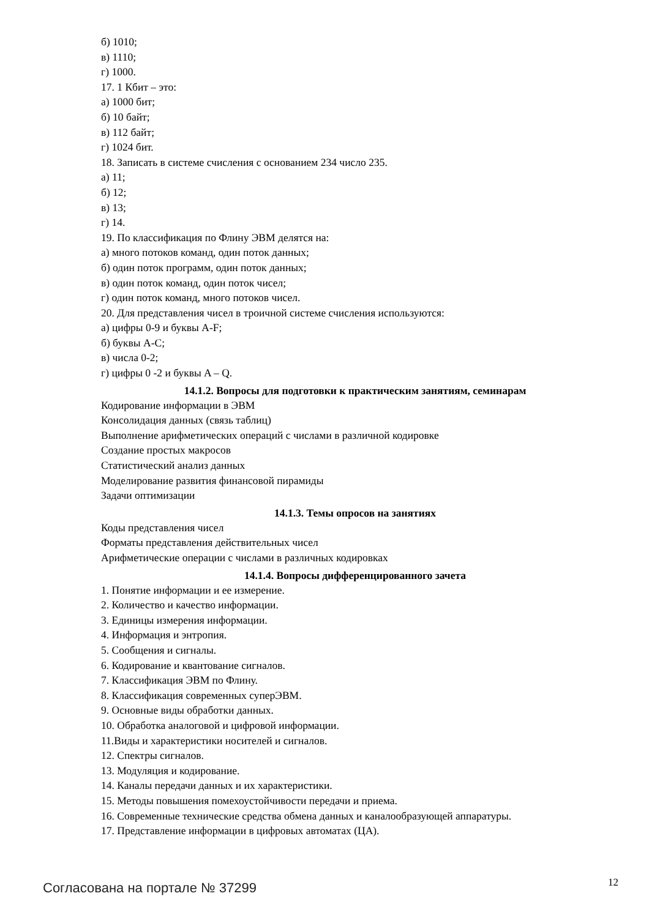б) 1010;
в) 1110;
г) 1000.
17. 1 Кбит – это:
а) 1000 бит;
б) 10 байт;
в) 112 байт;
г) 1024 бит.
18. Записать в системе счисления с основанием 234 число 235.
а) 11;
б) 12;
в) 13;
г) 14.
19. По классификация по Флину ЭВМ делятся на:
а) много потоков команд, один поток данных;
б) один поток программ, один поток данных;
в) один поток команд, один поток чисел;
г) один поток команд, много потоков чисел.
20. Для представления чисел в троичной системе счисления используются:
а) цифры 0-9 и буквы A-F;
б) буквы A-C;
в) числа 0-2;
г) цифры 0 -2 и буквы A – Q.
14.1.2. Вопросы для подготовки к практическим занятиям, семинарам
Кодирование информации в ЭВМ
Консолидация данных (связь таблиц)
Выполнение арифметических операций с числами в различной кодировке
Создание простых макросов
Статистический анализ данных
Моделирование развития финансовой пирамиды
Задачи оптимизации
14.1.3. Темы опросов на занятиях
Коды представления чисел
Форматы представления действительных чисел
Арифметические операции с числами в различных кодировках
14.1.4. Вопросы дифференцированного зачета
1. Понятие информации и ее измерение.
2. Количество и качество информации.
3. Единицы измерения информации.
4. Информация и энтропия.
5. Сообщения и сигналы.
6. Кодирование и квантование сигналов.
7. Классификация ЭВМ по Флину.
8. Классификация современных суперЭВМ.
9. Основные виды обработки данных.
10. Обработка аналоговой и цифровой информации.
11.Виды и характеристики носителей и сигналов.
12. Спектры сигналов.
13. Модуляция и кодирование.
14. Каналы передачи данных и их характеристики.
15. Методы повышения помехоустойчивости передачи и приема.
16. Современные технические средства обмена данных и каналообразующей аппаратуры.
17. Представление информации в цифровых автоматах (ЦА).
Согласована на портале № 37299 12